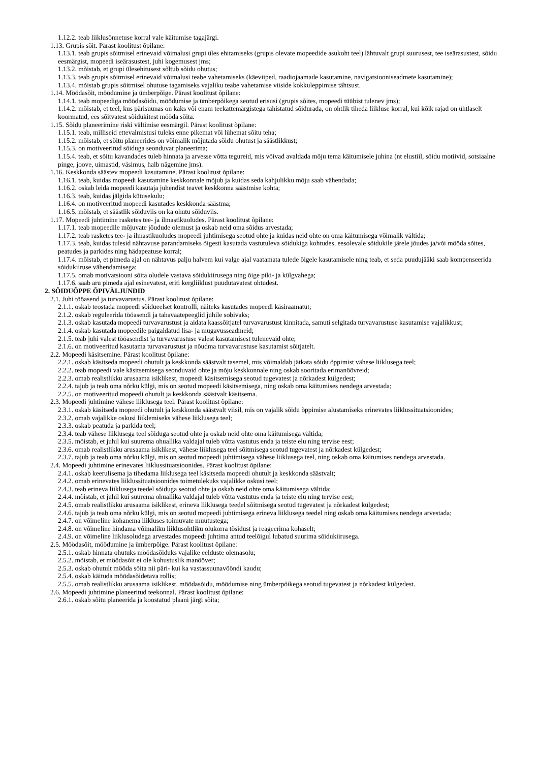1.12.2. teab liiklusõnnetuse korral vale käitumise tagajärgi.
1.13. Grupis sõit. Pärast koolitust õpilane:
1.13.1. teab grupis sõitmisel erinevaid võimalusi grupi üles ehitamiseks (grupis olevate mopeedide asukoht teel) lähtuvalt grupi suurusest, tee iseärasustest, sõidu eesmärgist, mopeedi iseärasustest, juhi kogemusest jms;
1.13.2. mõistab, et grupi ülesehitusest sõltub sõidu ohutus;
1.13.3. teab grupis sõitmisel erinevaid võimalusi teabe vahetamiseks (käeviiped, raadiojaamade kasutamine, navigatsiooniseadmete kasutamine);
1.13.4. mõistab grupis sõitmisel ohutuse tagamiseks vajaliku teabe vahetamise viiside kokkuleppimise tähtsust.
1.14. Möödasõit, möödumine ja ümberpõige. Pärast koolitust õpilane:
1.14.1. teab mopeediga möödasõidu, möödumise ja ümberpõikega seotud erisusi (grupis sõites, mopeedi tüübist tulenev jms);
1.14.2. mõistab, et teel, kus pärisuunas on kaks või enam teekattemärgistega tähistatud sõidurada, on ohtlik tiheda liikluse korral, kui kõik rajad on ühtlaselt koormatud, ees sõitvatest sõidukitest mööda sõita.
1.15. Sõidu planeerimine riski vältimise eesmärgil. Pärast koolitust õpilane:
1.15.1. teab, milliseid ettevalmistusi tuleks enne pikemat või lühemat sõitu teha;
1.15.2. mõistab, et sõitu planeerides on võimalik mõjutada sõidu ohutust ja säästlikkust;
1.15.3. on motiveeritud sõiduga seonduvat planeerima;
1.15.4. teab, et sõitu kavandades tuleb hinnata ja arvesse võtta tegureid, mis võivad avaldada mõju tema käitumisele juhina (nt elustiil, sõidu motiivid, sotsiaalne pinge, joove, uimastid, väsimus, halb nägemine jms).
1.16. Keskkonda säästev mopeedi kasutamine. Pärast koolitust õpilane:
1.16.1. teab, kuidas mopeedi kasutamine keskkonnale mõjub ja kuidas seda kahjulikku mõju saab vähendada;
1.16.2. oskab leida mopeedi kasutaja juhendist teavet keskkonna säästmise kohta;
1.16.3. teab, kuidas jälgida kütusekulu;
1.16.4. on motiveeritud mopeedi kasutades keskkonda säästma;
1.16.5. mõistab, et säästlik sõiduviis on ka ohutu sõiduviis.
1.17. Mopeedi juhtimine rasketes tee- ja ilmastikuoludes. Pärast koolitust õpilane:
1.17.1. teab mopeedile mõjuvate jõudude olemust ja oskab neid oma sõidus arvestada;
1.17.2. teab rasketes tee- ja ilmastikuoludes mopeedi juhtimisega seotud ohte ja kuidas neid ohte on oma käitumisega võimalik vältida;
1.17.3. teab, kuidas tulesid nähtavuse parandamiseks õigesti kasutada vastutuleva sõidukiga kohtudes, eesolevale sõidukile järele jõudes ja/või mööda sõites, peatudes ja parkides ning hädapeatuse korral;
1.17.4. mõistab, et pimeda ajal on nähtavus palju halvem kui valge ajal vaatamata tulede õigele kasutamisele ning teab, et seda puudujääki saab kompenseerida sõidukiiruse vähendamisega;
1.17.5. omab motivatsiooni sõita oludele vastava sõidukiirusega ning õige piki- ja külgvahega;
1.17.6. saab aru pimeda ajal esinevatest, eriti kergliiklust puudutavatest ohtudest.
2. SÕIDUÕPPE ÕPIVÄLJUNDID
2.1. Juhi tööasend ja turvavarustus. Pärast koolitust õpilane:
2.1.1. oskab teostada mopeedi sõidueelset kontrolli, näiteks kasutades mopeedi käsiraamatut;
2.1.2. oskab reguleerida tööasendi ja tahavaatepeeglid juhile sobivaks;
2.1.3. oskab kasutada mopeedi turvavarustust ja aidata kaassõitjatel turvavarustust kinnitada, samuti selgitada turvavarustuse kasutamise vajalikkust;
2.1.4. oskab kasutada mopeedile paigaldatud lisa- ja mugavusseadmeid;
2.1.5. teab juhi valest tööasendist ja turvavarustuse valest kasutamisest tulenevaid ohte;
2.1.6. on motiveeritud kasutama turvavarustust ja nõudma turvavarustuse kasutamist sõitjatelt.
2.2. Mopeedi käsitsemine. Pärast koolitust õpilane:
2.2.1. oskab käsitseda mopeedi ohutult ja keskkonda säästvalt tasemel, mis võimaldab jätkata sõidu õppimist vähese liiklusega teel;
2.2.2. teab mopeedi vale käsitsemisega seonduvaid ohte ja mõju keskkonnale ning oskab sooritada erimanöövreid;
2.2.3. omab realistlikku arusaama isiklikest, mopeedi käsitsemisega seotud tugevatest ja nõrkadest külgedest;
2.2.4. tajub ja teab oma nõrku külgi, mis on seotud mopeedi käsitsemisega, ning oskab oma käitumises nendega arvestada;
2.2.5. on motiveeritud mopeedi ohutult ja keskkonda säästvalt käsitsema.
2.3. Mopeedi juhtimine vähese liiklusega teel. Pärast koolitust õpilane:
2.3.1. oskab käsitseda mopeedi ohutult ja keskkonda säästvalt viisil, mis on vajalik sõidu õppimise alustamiseks erinevates liiklussituatsioonides;
2.3.2. omab vajalikke oskusi liiklemiseks vähese liiklusega teel;
2.3.3. oskab peatuda ja parkida teel;
2.3.4. teab vähese liiklusega teel sõiduga seotud ohte ja oskab neid ohte oma käitumisega vältida;
2.3.5. mõistab, et juhil kui suurema ohuallika valdajal tuleb võtta vastutus enda ja teiste elu ning tervise eest;
2.3.6. omab realistlikku arusaama isiklikest, vähese liiklusega teel sõitmisega seotud tugevatest ja nõrkadest külgedest;
2.3.7. tajub ja teab oma nõrku külgi, mis on seotud mopeedi juhtimisega vähese liiklusega teel, ning oskab oma käitumises nendega arvestada.
2.4. Mopeedi juhtimine erinevates liiklussituatsioonides. Pärast koolitust õpilane:
2.4.1. oskab keerulisema ja tihedama liiklusega teel käsitseda mopeedi ohutult ja keskkonda säästvalt;
2.4.2. omab erinevates liiklussituatsioonides toimetulekuks vajalikke oskusi teel;
2.4.3. teab erineva liiklusega teedel sõiduga seotud ohte ja oskab neid ohte oma käitumisega vältida;
2.4.4. mõistab, et juhil kui suurema ohuallika valdajal tuleb võtta vastutus enda ja teiste elu ning tervise eest;
2.4.5. omab realistlikku arusaama isiklikest, erineva liiklusega teedel sõitmisega seotud tugevatest ja nõrkadest külgedest;
2.4.6. tajub ja teab oma nõrku külgi, mis on seotud mopeedi juhtimisega erineva liiklusega teedel ning oskab oma käitumises nendega arvestada;
2.4.7. on võimeline kohanema liikluses toimuvate muutustega;
2.4.8. on võimeline hindama võimaliku liiklusohtliku olukorra tõsidust ja reageerima kohaselt;
2.4.9. on võimeline liiklusoludega arvestades mopeedi juhtima antud teelõigul lubatud suurima sõidukiirusega.
2.5. Möödasõit, möödumine ja ümberpõige. Pärast koolitust õpilane:
2.5.1. oskab hinnata ohutuks möödasõiduks vajalike eelduste olemasolu;
2.5.2. mõistab, et möödasõit ei ole kohustuslik manööver;
2.5.3. oskab ohutult mööda sõita nii päri- kui ka vastassuunavööndi kaudu;
2.5.4. oskab käituda möödasõidetava rollis;
2.5.5. omab realistlikku arusaama isiklikest, möödasõidu, möödumise ning ümberpõikega seotud tugevatest ja nõrkadest külgedest.
2.6. Mopeedi juhtimine planeeritud teekonnal. Pärast koolitust õpilane:
2.6.1. oskab sõitu planeerida ja koostatud plaani järgi sõita;